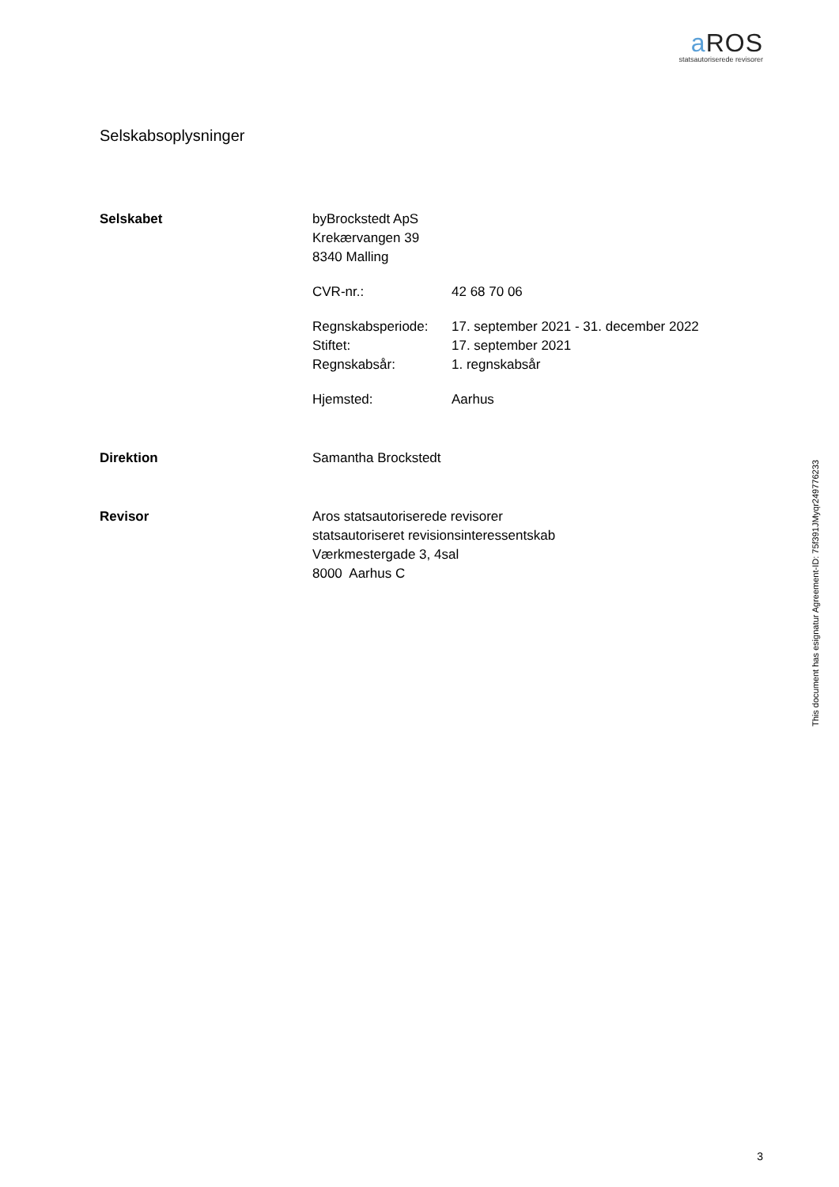a ROS
statsautoriserede revisorer
Selskabsoplysninger
Selskabet byBrockstedt ApS
Krekærvangen 39
8340 Malling
CVR-nr.: 42 68 70 06
Regnskabsperiode: 17. september 2021 - 31. december 2022
Stiftet: 17. september 2021
Regnskabsår: 1. regnskabsår
Hjemsted: Aarhus
Direktion Samantha Brockstedt
Revisor Aros statsautoriserede revisorer
statsautoriseret revisionsinteressentskab
Værkmestergade 3, 4sal
8000 Aarhus C
This document has esignatur Agreement-ID: 75f391JMyqr249776233
3